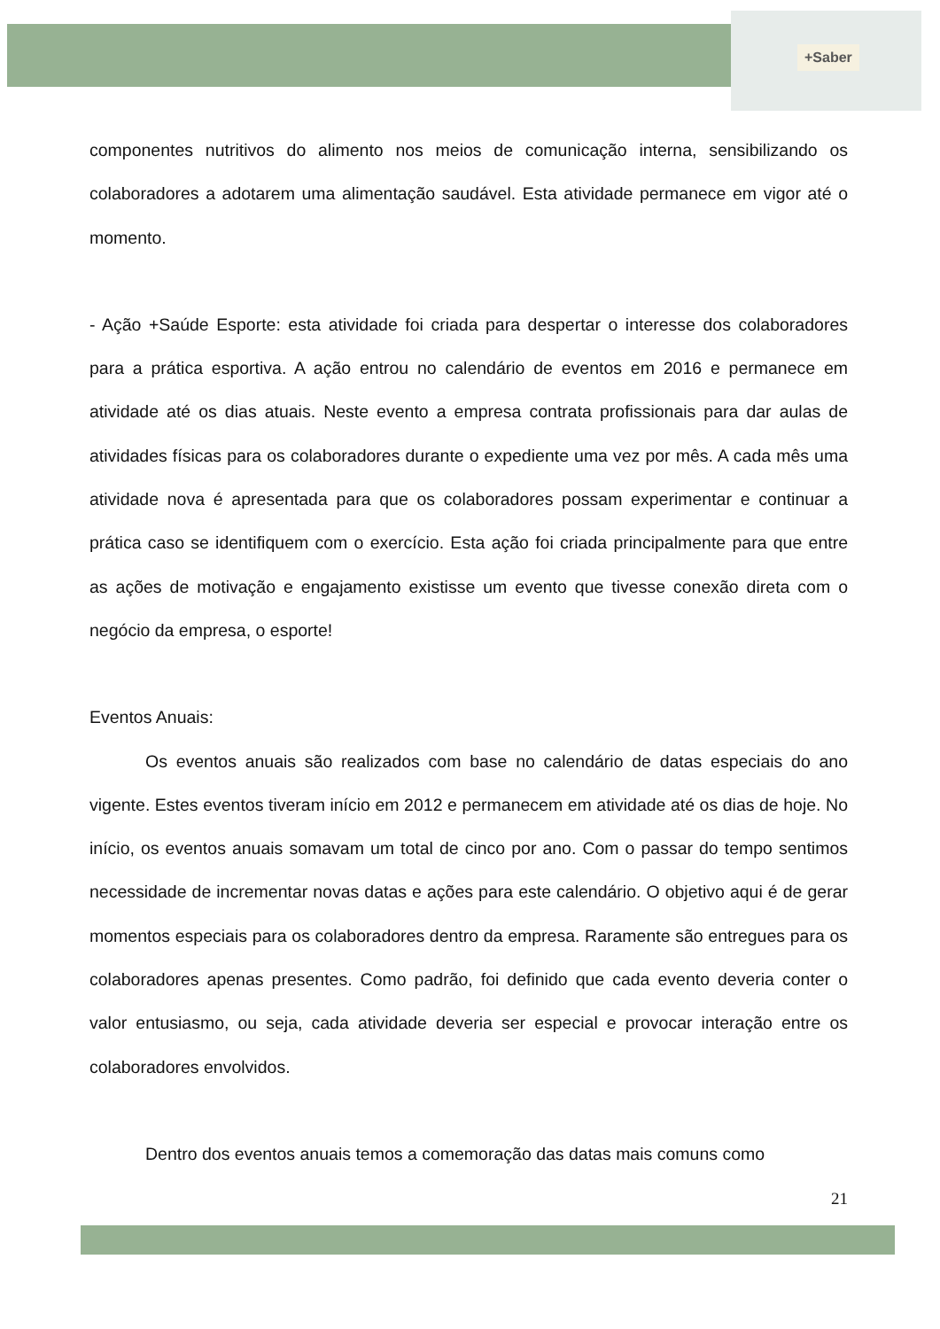+Saber
componentes nutritivos do alimento nos meios de comunicação interna, sensibilizando os colaboradores a adotarem uma alimentação saudável. Esta atividade permanece em vigor até o momento.
- Ação +Saúde Esporte: esta atividade foi criada para despertar o interesse dos colaboradores para a prática esportiva. A ação entrou no calendário de eventos em 2016 e permanece em atividade até os dias atuais. Neste evento a empresa contrata profissionais para dar aulas de atividades físicas para os colaboradores durante o expediente uma vez por mês. A cada mês uma atividade nova é apresentada para que os colaboradores possam experimentar e continuar a prática caso se identifiquem com o exercício. Esta ação foi criada principalmente para que entre as ações de motivação e engajamento existisse um evento que tivesse conexão direta com o negócio da empresa, o esporte!
Eventos Anuais:
Os eventos anuais são realizados com base no calendário de datas especiais do ano vigente. Estes eventos tiveram início em 2012 e permanecem em atividade até os dias de hoje. No início, os eventos anuais somavam um total de cinco por ano. Com o passar do tempo sentimos necessidade de incrementar novas datas e ações para este calendário. O objetivo aqui é de gerar momentos especiais para os colaboradores dentro da empresa. Raramente são entregues para os colaboradores apenas presentes. Como padrão, foi definido que cada evento deveria conter o valor entusiasmo, ou seja, cada atividade deveria ser especial e provocar interação entre os colaboradores envolvidos.
Dentro dos eventos anuais temos a comemoração das datas mais comuns como
21